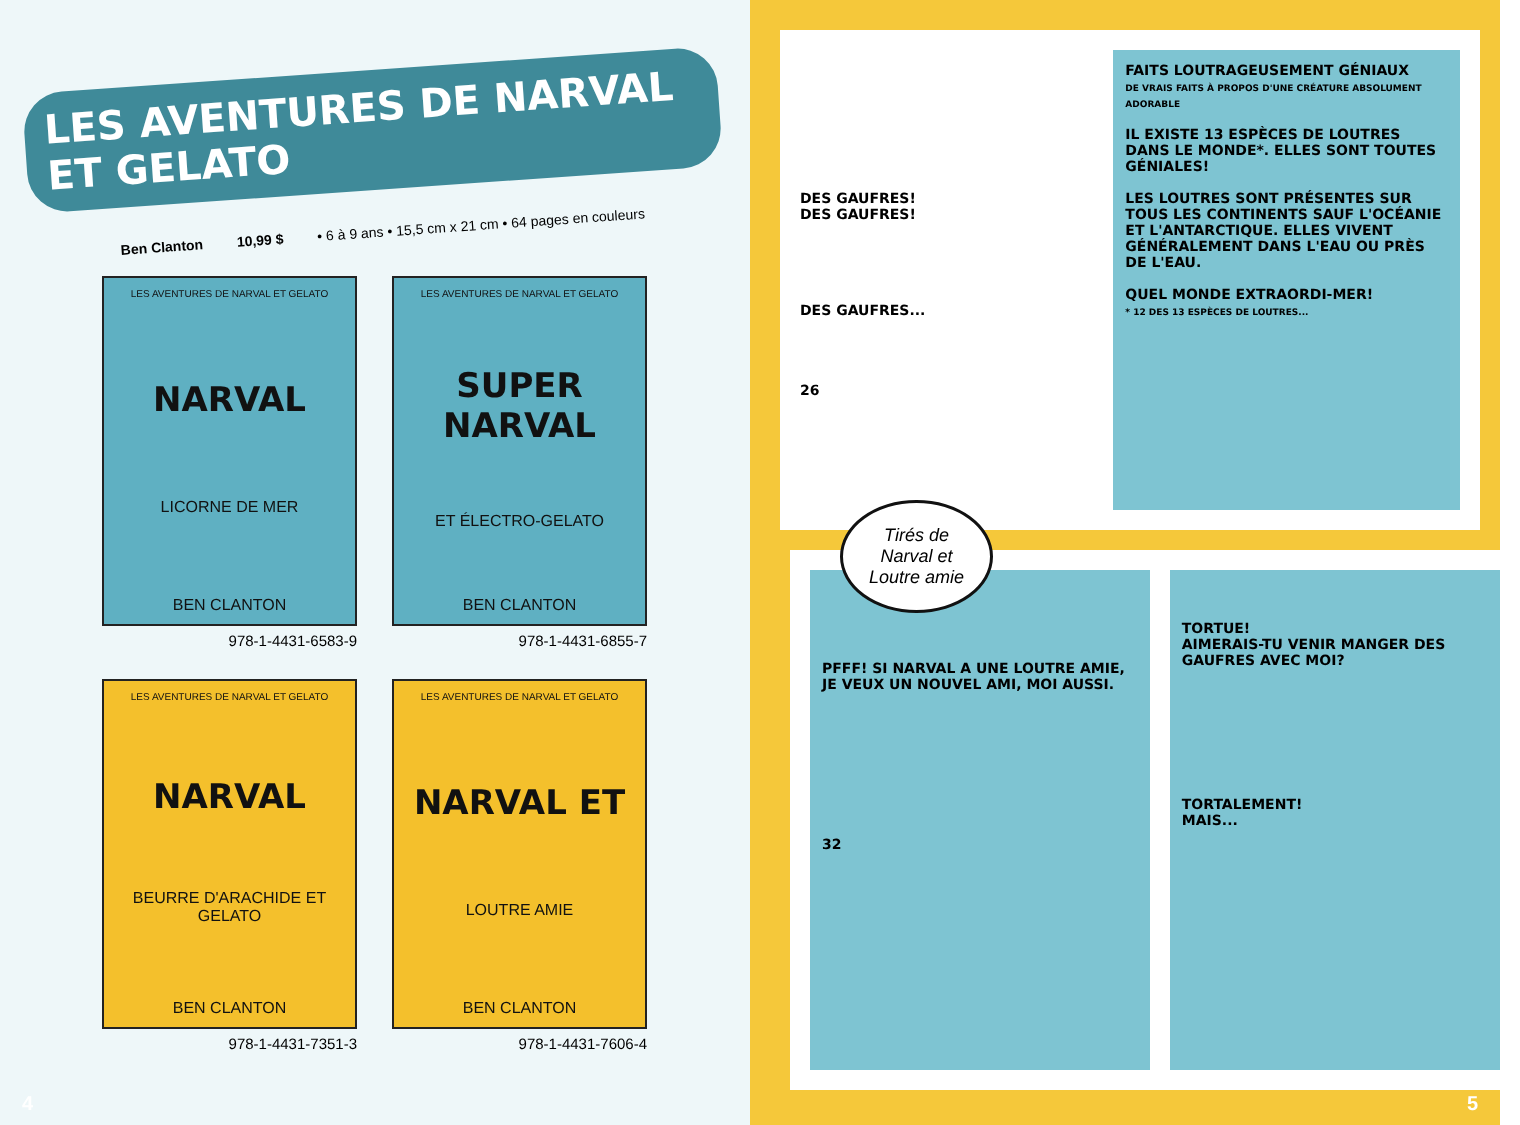LES AVENTURES DE NARVAL ET GELATO
Ben Clanton 10,99 $ • 6 à 9 ans • 15,5 cm x 21 cm • 64 pages en couleurs
LES AVENTURES DE NARVAL ET GELATO
NARVAL
LICORNE DE MER
BEN CLANTON
978-1-4431-6583-9
LES AVENTURES DE NARVAL ET GELATO
SUPER NARVAL
ET ÉLECTRO-GELATO
BEN CLANTON
978-1-4431-6855-7
LES AVENTURES DE NARVAL ET GELATO
NARVAL
BEURRE D'ARACHIDE ET GELATO
BEN CLANTON
978-1-4431-7351-3
LES AVENTURES DE NARVAL ET GELATO
NARVAL ET
LOUTRE AMIE
BEN CLANTON
978-1-4431-7606-4
4
DES GAUFRES!
DES GAUFRES!
DES GAUFRES...
26
FAITS LOUTRAGEUSEMENT GÉNIAUX
DE VRAIS FAITS À PROPOS D'UNE CRÉATURE ABSOLUMENT ADORABLE
IL EXISTE 13 ESPÈCES DE LOUTRES DANS LE MONDE*. ELLES SONT TOUTES GÉNIALES!
LES LOUTRES SONT PRÉSENTES SUR TOUS LES CONTINENTS SAUF L'OCÉANIE ET L'ANTARCTIQUE. ELLES VIVENT GÉNÉRALEMENT DANS L'EAU OU PRÈS DE L'EAU.
QUEL MONDE EXTRAORDI-MER!
* 12 DES 13 ESPÈCES DE LOUTRES...
Tirés de
Narval et
Loutre amie
PFFF! SI NARVAL A UNE LOUTRE AMIE, JE VEUX UN NOUVEL AMI, MOI AUSSI.
32
TORTUE!
AIMERAIS-TU VENIR MANGER DES GAUFRES AVEC MOI?
TORTALEMENT!
MAIS...
5